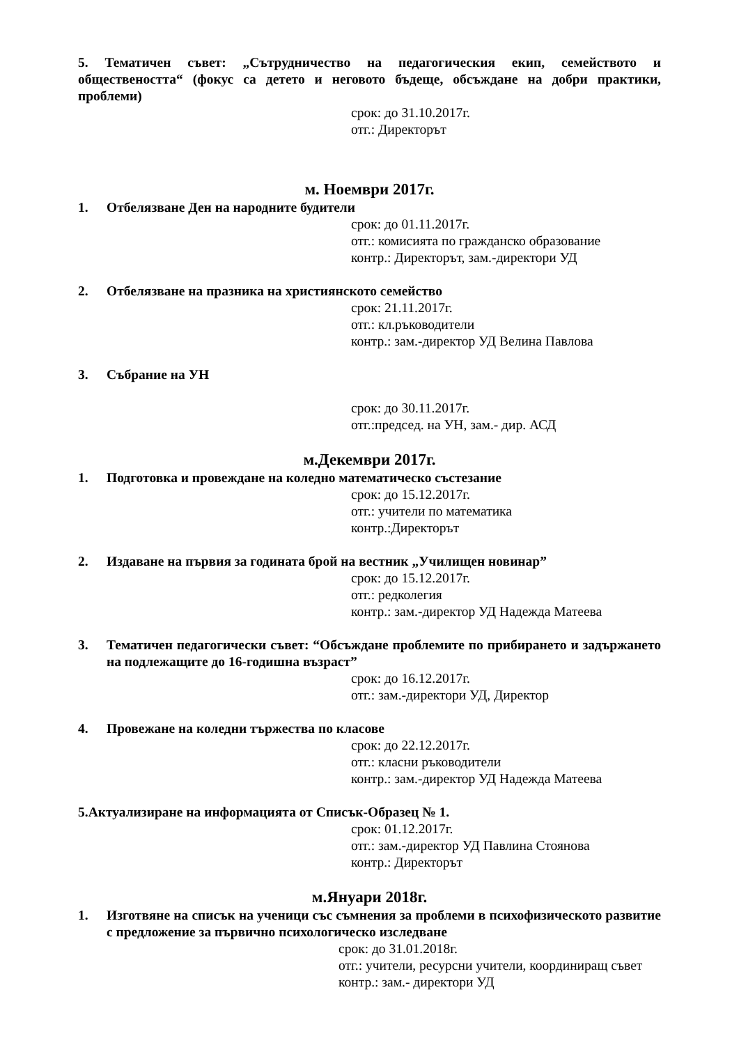5. Тематичен съвет: „Сътрудничество на педагогическия екип, семейството и обществеността“ (фокус са детето и неговото бъдеще, обсъждане на добри практики, проблеми)
срок: до 31.10.2017г.
отг.: Директорът
м. Ноември 2017г.
1. Отбелязване Ден на народните будители
срок: до 01.11.2017г.
отг.: комисията по гражданско образование
контр.: Директорът, зам.-директори УД
2. Отбелязване на празника на християнското семейство
срок: 21.11.2017г.
отг.: кл.ръководители
контр.: зам.-директор УД Велина Павлова
3. Събрание на УН
срок: до 30.11.2017г.
отг.:председ. на УН, зам.- дир. АСД
м.Декември 2017г.
1. Подготовка и провеждане на коледно математическо състезание
срок: до 15.12.2017г.
отг.: учители по математика
контр.:Директорът
2. Издаване на първия за годината брой на вестник „Училищен новинар”
срок: до 15.12.2017г.
отг.: редколегия
контр.: зам.-директор УД Надежда Матеева
3. Тематичен педагогически съвет: “Обсъждане проблемите по прибирането и задържането на подлежащите до 16-годишна възраст”
срок: до 16.12.2017г.
отг.: зам.-директори УД, Директор
4. Провежане на коледни тържества по класове
срок: до 22.12.2017г.
отг.: класни ръководители
контр.: зам.-директор УД Надежда Матеева
5.Актуализиране на информацията от Списък-Образец № 1.
срок: 01.12.2017г.
отг.: зам.-директор УД Павлина Стоянова
контр.: Директорът
м.Януари 2018г.
1. Изготвяне на списък на ученици със съмнения за проблеми в психофизическото развитие с предложение за първично психологическо изследване
срок: до 31.01.2018г.
отг.: учители, ресурсни учители, координиращ съвет
контр.: зам.- директори УД